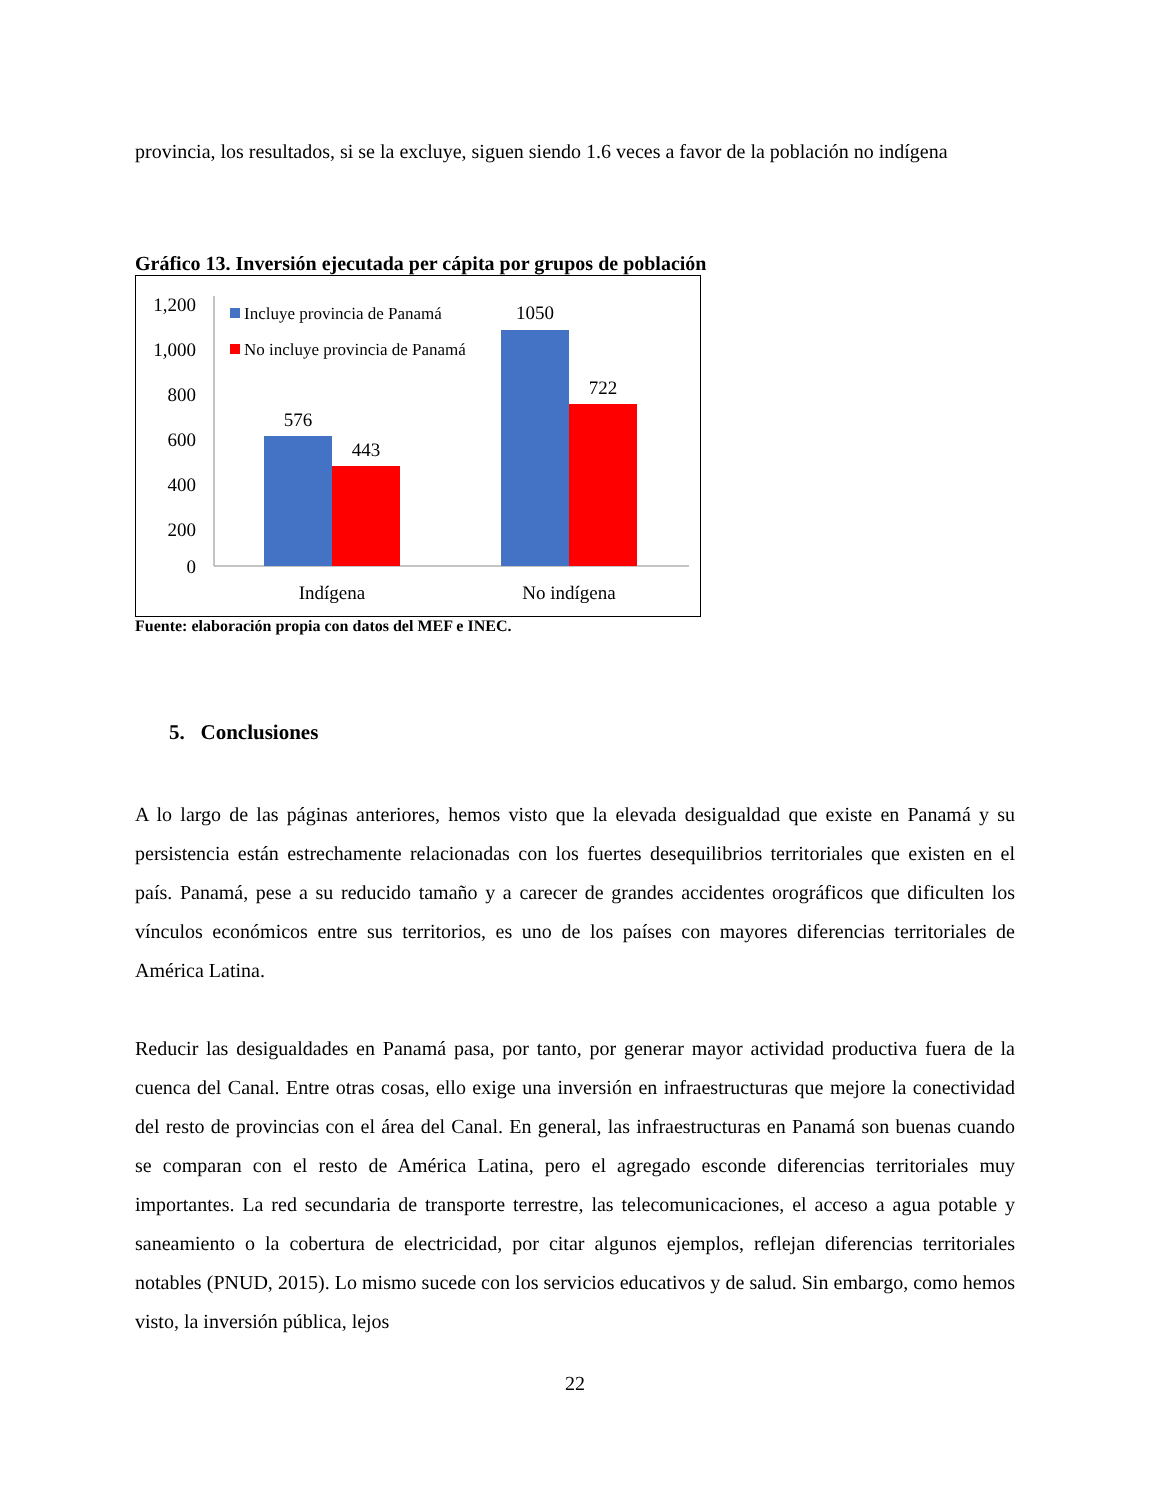provincia, los resultados, si se la excluye, siguen siendo 1.6 veces a favor de la población no indígena
Gráfico 13. Inversión ejecutada per cápita por grupos de población
1,200
1,000
800
600
400
200
0
576
443
1050
722
Indígena
No indígena
Incluye provincia de Panamá
No incluye provincia de Panamá
Fuente: elaboración propia con datos del MEF e INEC.
5. Conclusiones
A lo largo de las páginas anteriores, hemos visto que la elevada desigualdad que existe en Panamá y su persistencia están estrechamente relacionadas con los fuertes desequilibrios territoriales que existen en el país. Panamá, pese a su reducido tamaño y a carecer de grandes accidentes orográficos que dificulten los vínculos económicos entre sus territorios, es uno de los países con mayores diferencias territoriales de América Latina.
Reducir las desigualdades en Panamá pasa, por tanto, por generar mayor actividad productiva fuera de la cuenca del Canal. Entre otras cosas, ello exige una inversión en infraestructuras que mejore la conectividad del resto de provincias con el área del Canal. En general, las infraestructuras en Panamá son buenas cuando se comparan con el resto de América Latina, pero el agregado esconde diferencias territoriales muy importantes. La red secundaria de transporte terrestre, las telecomunicaciones, el acceso a agua potable y saneamiento o la cobertura de electricidad, por citar algunos ejemplos, reflejan diferencias territoriales notables (PNUD, 2015). Lo mismo sucede con los servicios educativos y de salud. Sin embargo, como hemos visto, la inversión pública, lejos
22